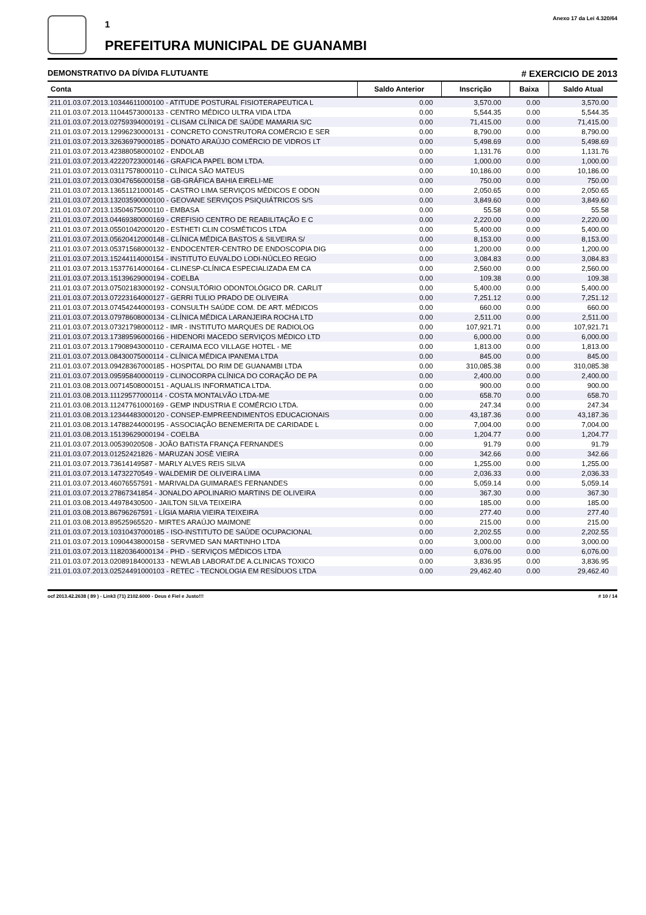1
PREFEITURA MUNICIPAL DE GUANAMBI
Anexo 17 da Lei 4.320/64
DEMONSTRATIVO DA DÍVIDA FLUTUANTE # EXERCICIO DE 2013
| Conta | Saldo Anterior | Inscrição | Baixa | Saldo Atual |
| --- | --- | --- | --- | --- |
| 211.01.03.07.2013.10344611000100 - ATITUDE POSTURAL FISIOTERAPEUTICA L | 0.00 | 3,570.00 | 0.00 | 3,570.00 |
| 211.01.03.07.2013.11044573000133 - CENTRO MÉDICO ULTRA VIDA LTDA | 0.00 | 5,544.35 | 0.00 | 5,544.35 |
| 211.01.03.07.2013.02759394000191 - CLISAM CLÍNICA DE SAÚDE MAMARIA S/C | 0.00 | 71,415.00 | 0.00 | 71,415.00 |
| 211.01.03.07.2013.12996230000131 - CONCRETO CONSTRUTORA COMÉRCIO E SER | 0.00 | 8,790.00 | 0.00 | 8,790.00 |
| 211.01.03.07.2013.32636979000185 - DONATO ARAÚJO COMÉRCIO DE VIDROS LT | 0.00 | 5,498.69 | 0.00 | 5,498.69 |
| 211.01.03.07.2013.42388058000102 - ENDOLAB | 0.00 | 1,131.76 | 0.00 | 1,131.76 |
| 211.01.03.07.2013.42220723000146 - GRAFICA PAPEL BOM LTDA. | 0.00 | 1,000.00 | 0.00 | 1,000.00 |
| 211.01.03.07.2013.03117578000110 - CLÍNICA SÃO MATEUS | 0.00 | 10,186.00 | 0.00 | 10,186.00 |
| 211.01.03.07.2013.03047656000158 - GB-GRÁFICA BAHIA EIRELI-ME | 0.00 | 750.00 | 0.00 | 750.00 |
| 211.01.03.07.2013.13651121000145 - CASTRO LIMA SERVIÇOS MÉDICOS E ODON | 0.00 | 2,050.65 | 0.00 | 2,050.65 |
| 211.01.03.07.2013.13203590000100 - GEOVANE SERVIÇOS PSIQUIÁTRICOS S/S | 0.00 | 3,849.60 | 0.00 | 3,849.60 |
| 211.01.03.07.2013.13504675000110 - EMBASA | 0.00 | 55.58 | 0.00 | 55.58 |
| 211.01.03.07.2013.04469380000169 - CREFISIO CENTRO DE REABILITAÇÃO E C | 0.00 | 2,220.00 | 0.00 | 2,220.00 |
| 211.01.03.07.2013.05501042000120 - ESTHETI CLIN COSMÉTICOS LTDA | 0.00 | 5,400.00 | 0.00 | 5,400.00 |
| 211.01.03.07.2013.05620412000148 - CLÍNICA MÉDICA BASTOS & SILVEIRA S/ | 0.00 | 8,153.00 | 0.00 | 8,153.00 |
| 211.01.03.07.2013.05371568000132 - ENDOCENTER-CENTRO DE ENDOSCOPIA DIG | 0.00 | 1,200.00 | 0.00 | 1,200.00 |
| 211.01.03.07.2013.15244114000154 - INSTITUTO EUVALDO LODI-NÚCLEO REGIO | 0.00 | 3,084.83 | 0.00 | 3,084.83 |
| 211.01.03.07.2013.15377614000164 - CLINESP-CLÍNICA ESPECIALIZADA EM CA | 0.00 | 2,560.00 | 0.00 | 2,560.00 |
| 211.01.03.07.2013.15139629000194 - COELBA | 0.00 | 109.38 | 0.00 | 109.38 |
| 211.01.03.07.2013.07502183000192 - CONSULTÓRIO ODONTOLÓGICO DR. CARLIT | 0.00 | 5,400.00 | 0.00 | 5,400.00 |
| 211.01.03.07.2013.07223164000127 - GERRI TULIO PRADO DE OLIVEIRA | 0.00 | 7,251.12 | 0.00 | 7,251.12 |
| 211.01.03.07.2013.07454244000193 - CONSULTH SAÚDE COM. DE ART. MÉDICOS | 0.00 | 660.00 | 0.00 | 660.00 |
| 211.01.03.07.2013.07978608000134 - CLÍNICA MÉDICA LARANJEIRA ROCHA LTD | 0.00 | 2,511.00 | 0.00 | 2,511.00 |
| 211.01.03.07.2013.07321798000112 - IMR - INSTITUTO MARQUES DE RADIOLOG | 0.00 | 107,921.71 | 0.00 | 107,921.71 |
| 211.01.03.07.2013.17389596000166 - HIDENORI MACEDO SERVIÇOS MÉDICO LTD | 0.00 | 6,000.00 | 0.00 | 6,000.00 |
| 211.01.03.07.2013.17908943000110 - CERAIMA ECO VILLAGE HOTEL - ME | 0.00 | 1,813.00 | 0.00 | 1,813.00 |
| 211.01.03.07.2013.08430075000114 - CLÍNICA MÉDICA IPANEMA LTDA | 0.00 | 845.00 | 0.00 | 845.00 |
| 211.01.03.07.2013.09428367000185 - HOSPITAL DO RIM DE GUANAMBI LTDA | 0.00 | 310,085.38 | 0.00 | 310,085.38 |
| 211.01.03.07.2013.09595840000119 - CLINOCORPA CLÍNICA DO CORAÇÃO DE PA | 0.00 | 2,400.00 | 0.00 | 2,400.00 |
| 211.01.03.08.2013.00714508000151 - AQUALIS INFORMATICA LTDA. | 0.00 | 900.00 | 0.00 | 900.00 |
| 211.01.03.08.2013.11129577000114 - COSTA MONTALVÃO LTDA-ME | 0.00 | 658.70 | 0.00 | 658.70 |
| 211.01.03.08.2013.11247761000169 - GEMP INDUSTRIA E COMÉRCIO LTDA. | 0.00 | 247.34 | 0.00 | 247.34 |
| 211.01.03.08.2013.12344483000120 - CONSEP-EMPREENDIMENTOS EDUCACIONAIS | 0.00 | 43,187.36 | 0.00 | 43,187.36 |
| 211.01.03.08.2013.14788244000195 - ASSOCIAÇÃO BENEMERITA DE CARIDADE L | 0.00 | 7,004.00 | 0.00 | 7,004.00 |
| 211.01.03.08.2013.15139629000194 - COELBA | 0.00 | 1,204.77 | 0.00 | 1,204.77 |
| 211.01.03.07.2013.00539020508 - JOÃO BATISTA FRANÇA FERNANDES | 0.00 | 91.79 | 0.00 | 91.79 |
| 211.01.03.07.2013.01252421826 - MARUZAN JOSÈ VIEIRA | 0.00 | 342.66 | 0.00 | 342.66 |
| 211.01.03.07.2013.73614149587 - MARLY ALVES REIS SILVA | 0.00 | 1,255.00 | 0.00 | 1,255.00 |
| 211.01.03.07.2013.14732270549 - WALDEMIR DE OLIVEIRA LIMA | 0.00 | 2,036.33 | 0.00 | 2,036.33 |
| 211.01.03.07.2013.46076557591 - MARIVALDA GUIMARAES FERNANDES | 0.00 | 5,059.14 | 0.00 | 5,059.14 |
| 211.01.03.07.2013.27867341854 - JONALDO APOLINARIO MARTINS DE OLIVEIRA | 0.00 | 367.30 | 0.00 | 367.30 |
| 211.01.03.08.2013.44978430500 - JAILTON SILVA TEIXEIRA | 0.00 | 185.00 | 0.00 | 185.00 |
| 211.01.03.08.2013.86796267591 - LÍGIA MARIA VIEIRA TEIXEIRA | 0.00 | 277.40 | 0.00 | 277.40 |
| 211.01.03.08.2013.89525965520 - MIRTES ARAÚJO MAIMONE | 0.00 | 215.00 | 0.00 | 215.00 |
| 211.01.03.07.2013.10310437000185 - ISO-INSTITUTO DE SAÚDE OCUPACIONAL | 0.00 | 2,202.55 | 0.00 | 2,202.55 |
| 211.01.03.07.2013.10904438000158 - SERVMED SAN MARTINHO LTDA | 0.00 | 3,000.00 | 0.00 | 3,000.00 |
| 211.01.03.07.2013.11820364000134 - PHD - SERVIÇOS MÉDICOS LTDA | 0.00 | 6,076.00 | 0.00 | 6,076.00 |
| 211.01.03.07.2013.02089184000133 - NEWLAB LABORAT.DE A.CLINICAS TOXICO | 0.00 | 3,836.95 | 0.00 | 3,836.95 |
| 211.01.03.07.2013.02524491000103 - RETEC - TECNOLOGIA EM RESÍDUOS LTDA | 0.00 | 29,462.40 | 0.00 | 29,462.40 |
ocf 2013.42.2638 ( 89 ) - Link3 (71) 2102.6000 - Deus é Fiel e Justo!!! # 10 / 14